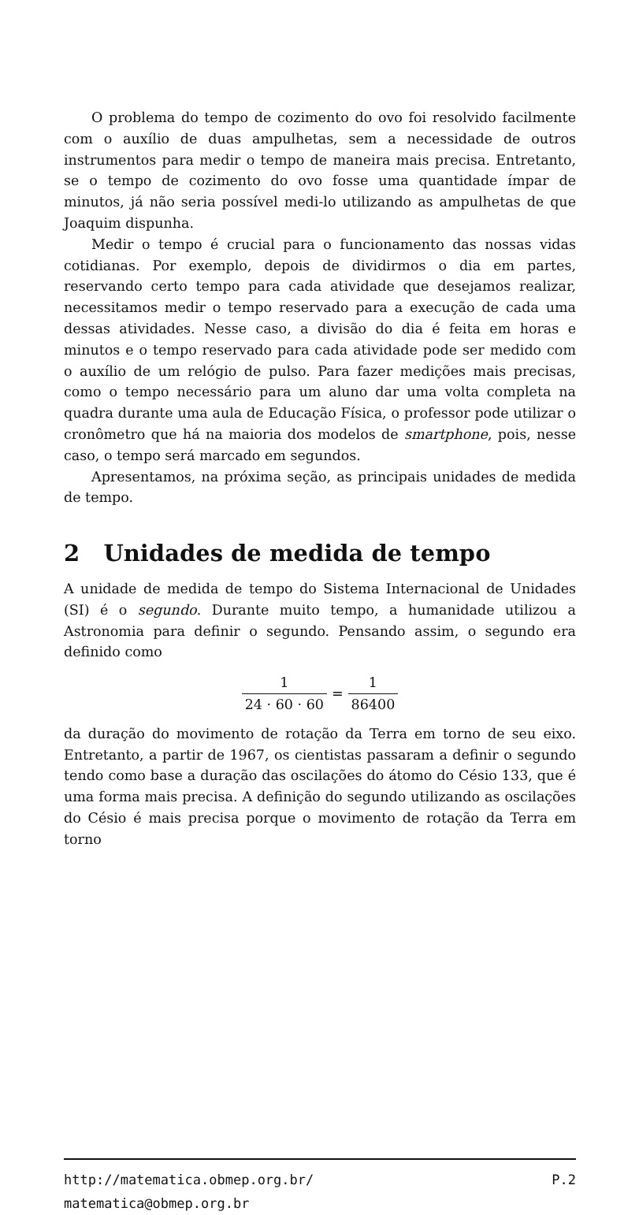O problema do tempo de cozimento do ovo foi resolvido facilmente com o auxílio de duas ampulhetas, sem a necessidade de outros instrumentos para medir o tempo de maneira mais precisa. Entretanto, se o tempo de cozimento do ovo fosse uma quantidade ímpar de minutos, já não seria possível medi-lo utilizando as ampulhetas de que Joaquim dispunha.
Medir o tempo é crucial para o funcionamento das nossas vidas cotidianas. Por exemplo, depois de dividirmos o dia em partes, reservando certo tempo para cada atividade que desejamos realizar, necessitamos medir o tempo reservado para a execução de cada uma dessas atividades. Nesse caso, a divisão do dia é feita em horas e minutos e o tempo reservado para cada atividade pode ser medido com o auxílio de um relógio de pulso. Para fazer medições mais precisas, como o tempo necessário para um aluno dar uma volta completa na quadra durante uma aula de Educação Física, o professor pode utilizar o cronômetro que há na maioria dos modelos de smartphone, pois, nesse caso, o tempo será marcado em segundos.
Apresentamos, na próxima seção, as principais unidades de medida de tempo.
2 Unidades de medida de tempo
A unidade de medida de tempo do Sistema Internacional de Unidades (SI) é o segundo. Durante muito tempo, a humanidade utilizou a Astronomia para definir o segundo. Pensando assim, o segundo era definido como
1 24 · 60 · 60 = 1 86400
da duração do movimento de rotação da Terra em torno de seu eixo. Entretanto, a partir de 1967, os cientistas passaram a definir o segundo tendo como base a duração das oscilações do átomo do Césio 133, que é uma forma mais precisa. A definição do segundo utilizando as oscilações do Césio é mais precisa porque o movimento de rotação da Terra em torno
http://matematica.obmep.org.br/ P.2
matematica@obmep.org.br